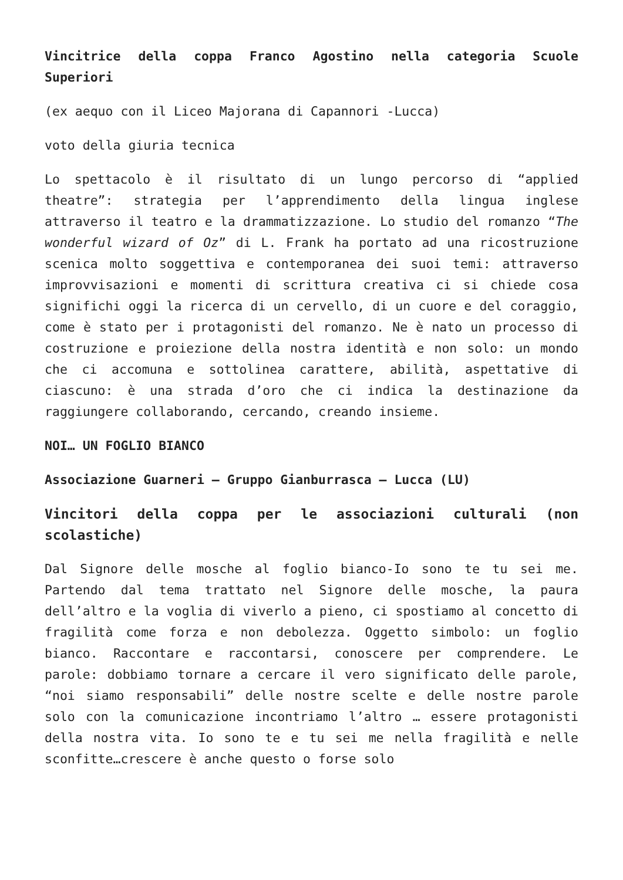Vincitrice della coppa Franco Agostino nella categoria Scuole Superiori
(ex aequo con il Liceo Majorana di Capannori -Lucca)
voto della giuria tecnica
Lo spettacolo è il risultato di un lungo percorso di “applied theatre”: strategia per l’apprendimento della lingua inglese attraverso il teatro e la drammatizzazione. Lo studio del romanzo “The wonderful wizard of Oz” di L. Frank ha portato ad una ricostruzione scenica molto soggettiva e contemporanea dei suoi temi: attraverso improvvisazioni e momenti di scrittura creativa ci si chiede cosa significhi oggi la ricerca di un cervello, di un cuore e del coraggio, come è stato per i protagonisti del romanzo. Ne è nato un processo di costruzione e proiezione della nostra identità e non solo: un mondo che ci accomuna e sottolinea carattere, abilità, aspettative di ciascuno: è una strada d’oro che ci indica la destinazione da raggiungere collaborando, cercando, creando insieme.
NOI… UN FOGLIO BIANCO
Associazione Guarneri – Gruppo Gianburrasca – Lucca (LU)
Vincitori della coppa per le associazioni culturali (non scolastiche)
Dal Signore delle mosche al foglio bianco-Io sono te tu sei me. Partendo dal tema trattato nel Signore delle mosche, la paura dell’altro e la voglia di viverlo a pieno, ci spostiamo al concetto di fragilità come forza e non debolezza. Oggetto simbolo: un foglio bianco. Raccontare e raccontarsi, conoscere per comprendere. Le parole: dobbiamo tornare a cercare il vero significato delle parole, “noi siamo responsabili” delle nostre scelte e delle nostre parole solo con la comunicazione incontriamo l’altro … essere protagonisti della nostra vita. Io sono te e tu sei me nella fragilità e nelle sconfitte…crescere è anche questo o forse solo